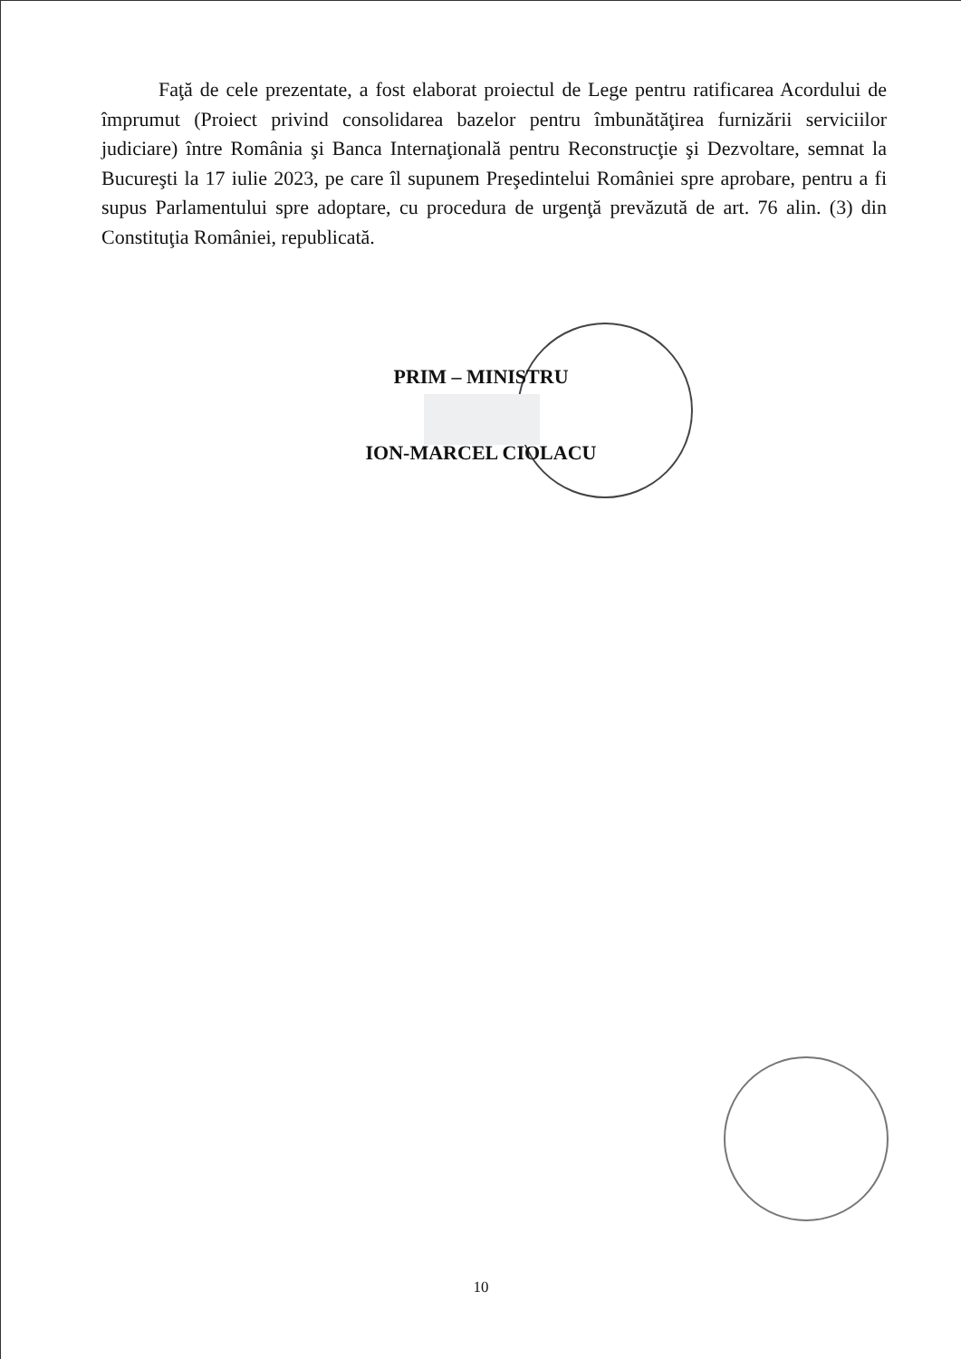Faţă de cele prezentate, a fost elaborat proiectul de Lege pentru ratificarea Acordului de împrumut (Proiect privind consolidarea bazelor pentru îmbunătăţirea furnizării serviciilor judiciare) între România şi Banca Internaţională pentru Reconstrucţie şi Dezvoltare, semnat la Bucureşti la 17 iulie 2023, pe care îl supunem Preşedintelui României spre aprobare, pentru a fi supus Parlamentului spre adoptare, cu procedura de urgenţă prevăzută de art. 76 alin. (3) din Constituţia României, republicată.
PRIM – MINISTRU
ION-MARCEL CIOLACU
10